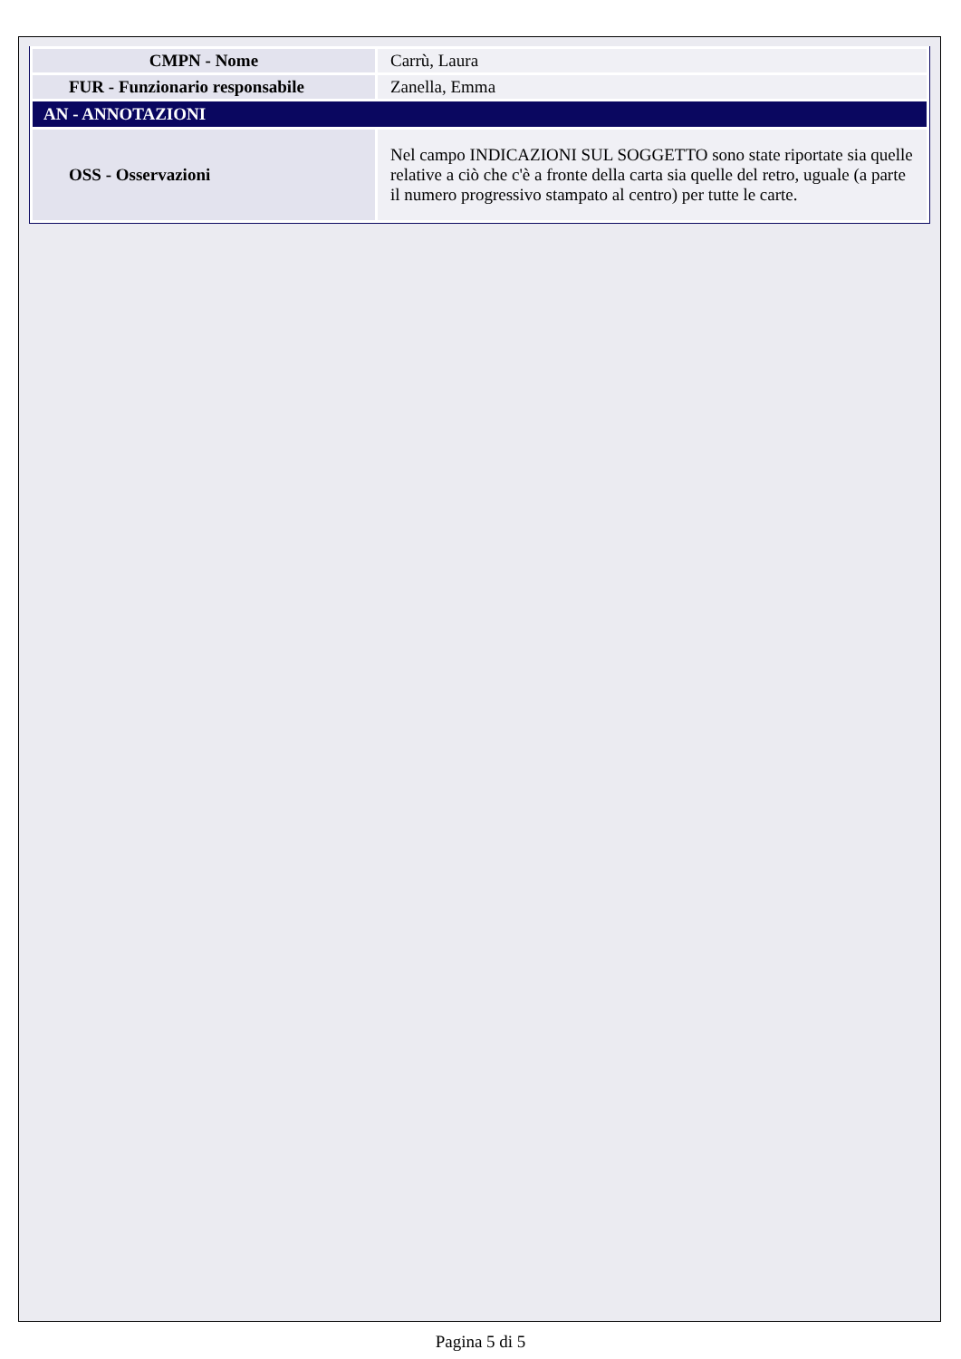| CMPN - Nome | Carrù, Laura |
| FUR - Funzionario responsabile | Zanella, Emma |
| AN - ANNOTAZIONI | |
| OSS - Osservazioni | Nel campo INDICAZIONI SUL SOGGETTO sono state riportate sia quelle relative a ciò che c'è a fronte della carta sia quelle del retro, uguale (a parte il numero progressivo stampato al centro) per tutte le carte. |
Pagina 5 di 5